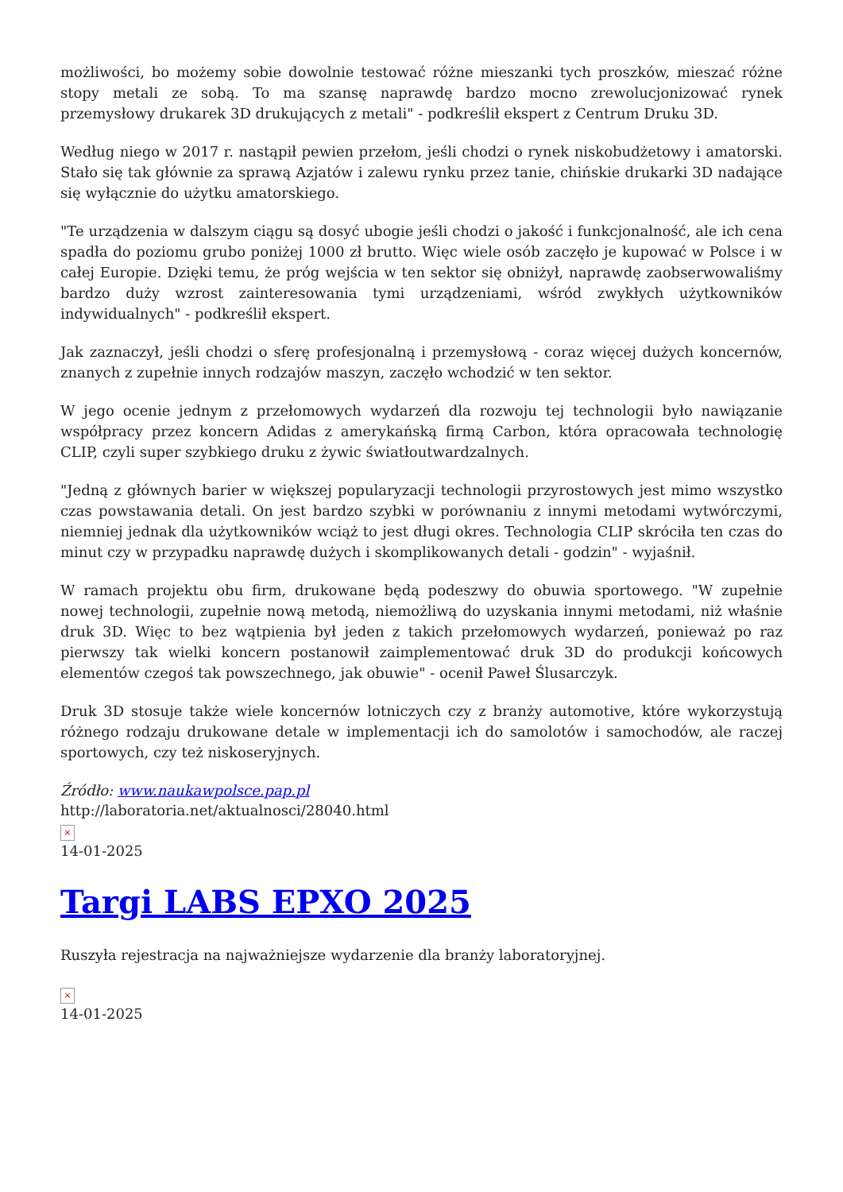możliwości, bo możemy sobie dowolnie testować różne mieszanki tych proszków, mieszać różne stopy metali ze sobą. To ma szansę naprawdę bardzo mocno zrewolucjonizować rynek przemysłowy drukarek 3D drukujących z metali" - podkreślił ekspert z Centrum Druku 3D.
Według niego w 2017 r. nastąpił pewien przełom, jeśli chodzi o rynek niskobudżetowy i amatorski. Stało się tak głównie za sprawą Azjatów i zalewu rynku przez tanie, chińskie drukarki 3D nadające się wyłącznie do użytku amatorskiego.
"Te urządzenia w dalszym ciągu są dosyć ubogie jeśli chodzi o jakość i funkcjonalność, ale ich cena spadła do poziomu grubo poniżej 1000 zł brutto. Więc wiele osób zaczęło je kupować w Polsce i w całej Europie. Dzięki temu, że próg wejścia w ten sektor się obniżył, naprawdę zaobserwowaliśmy bardzo duży wzrost zainteresowania tymi urządzeniami, wśród zwykłych użytkowników indywidualnych" - podkreślił ekspert.
Jak zaznaczył, jeśli chodzi o sferę profesjonalną i przemysłową - coraz więcej dużych koncernów, znanych z zupełnie innych rodzajów maszyn, zaczęło wchodzić w ten sektor.
W jego ocenie jednym z przełomowych wydarzeń dla rozwoju tej technologii było nawiązanie współpracy przez koncern Adidas z amerykańską firmą Carbon, która opracowała technologię CLIP, czyli super szybkiego druku z żywic światłoutwardzalnych.
"Jedną z głównych barier w większej popularyzacji technologii przyrostowych jest mimo wszystko czas powstawania detali. On jest bardzo szybki w porównaniu z innymi metodami wytwórczymi, niemniej jednak dla użytkowników wciąż to jest długi okres. Technologia CLIP skróciła ten czas do minut czy w przypadku naprawdę dużych i skomplikowanych detali - godzin" - wyjaśnił.
W ramach projektu obu firm, drukowane będą podeszwy do obuwia sportowego. "W zupełnie nowej technologii, zupełnie nową metodą, niemożliwą do uzyskania innymi metodami, niż właśnie druk 3D. Więc to bez wątpienia był jeden z takich przełomowych wydarzeń, ponieważ po raz pierwszy tak wielki koncern postanowił zaimplementować druk 3D do produkcji końcowych elementów czegoś tak powszechnego, jak obuwie" - ocenił Paweł Ślusarczyk.
Druk 3D stosuje także wiele koncernów lotniczych czy z branży automotive, które wykorzystują różnego rodzaju drukowane detale w implementacji ich do samolotów i samochodów, ale raczej sportowych, czy też niskoseryjnych.
Źródło: www.naukawpolsce.pap.pl
http://laboratoria.net/aktualnosci/28040.html
×
14-01-2025
Targi LABS EPXO 2025
Ruszyła rejestracja na najważniejsze wydarzenie dla branży laboratoryjnej.
×
14-01-2025